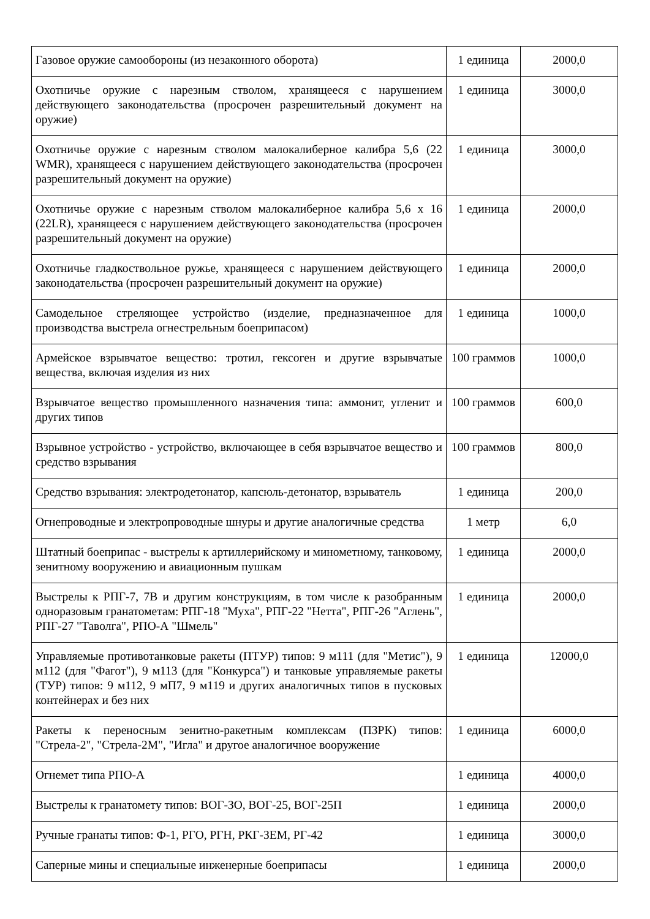| Газовое оружие самообороны (из незаконного оборота) | 1 единица | 2000,0 |
| Охотничье оружие с нарезным стволом, хранящееся с нарушением действующего законодательства (просрочен разрешительный документ на оружие) | 1 единица | 3000,0 |
| Охотничье оружие с нарезным стволом малокалиберное калибра 5,6 (22 WMR), хранящееся с нарушением действующего законодательства (просрочен разрешительный документ на оружие) | 1 единица | 3000,0 |
| Охотничье оружие с нарезным стволом малокалиберное калибра 5,6 х 16 (22LR), хранящееся с нарушением действующего законодательства (просрочен разрешительный документ на оружие) | 1 единица | 2000,0 |
| Охотничье гладкоствольное ружье, хранящееся с нарушением действующего законодательства (просрочен разрешительный документ на оружие) | 1 единица | 2000,0 |
| Самодельное стреляющее устройство (изделие, предназначенное для производства выстрела огнестрельным боеприпасом) | 1 единица | 1000,0 |
| Армейское взрывчатое вещество: тротил, гексоген и другие взрывчатые вещества, включая изделия из них | 100 граммов | 1000,0 |
| Взрывчатое вещество промышленного назначения типа: аммонит, угленит и других типов | 100 граммов | 600,0 |
| Взрывное устройство - устройство, включающее в себя взрывчатое вещество и средство взрывания | 100 граммов | 800,0 |
| Средство взрывания: электродетонатор, капсюль-детонатор, взрыватель | 1 единица | 200,0 |
| Огнепроводные и электропроводные шнуры и другие аналогичные средства | 1 метр | 6,0 |
| Штатный боеприпас - выстрелы к артиллерийскому и минометному, танковому, зенитному вооружению и авиационным пушкам | 1 единица | 2000,0 |
| Выстрелы к РПГ-7, 7В и другим конструкциям, в том числе к разобранным одноразовым гранатометам: РПГ-18 "Муха", РПГ-22 "Нетта", РПГ-26 "Аглень", РПГ-27 "Таволга", РПО-А "Шмель" | 1 единица | 2000,0 |
| Управляемые противотанковые ракеты (ПТУР) типов: 9 м111 (для "Метис"), 9 м112 (для "Фагот"), 9 м113 (для "Конкурса") и танковые управляемые ракеты (ТУР) типов: 9 м112, 9 мП7, 9 м119 и других аналогичных типов в пусковых контейнерах и без них | 1 единица | 12000,0 |
| Ракеты к переносным зенитно-ракетным комплексам (ПЗРК) типов: "Стрела-2", "Стрела-2М", "Игла" и другое аналогичное вооружение | 1 единица | 6000,0 |
| Огнемет типа РПО-А | 1 единица | 4000,0 |
| Выстрелы к гранатомету типов: ВОГ-ЗО, ВОГ-25, ВОГ-25П | 1 единица | 2000,0 |
| Ручные гранаты типов: Ф-1, РГО, РГН, РКГ-ЗЕМ, РГ-42 | 1 единица | 3000,0 |
| Саперные мины и специальные инженерные боеприпасы | 1 единица | 2000,0 |